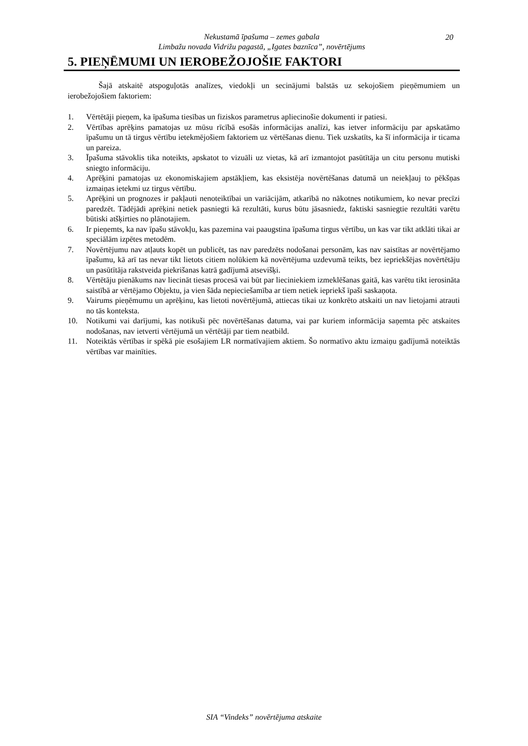Nekustamā īpašuma – zemes gabala
Limbažu novada Vidrižu pagastā, „Igates baznīca”, novērtējums
20
5. PIEŅĒMUMI UN IEROBEŽOJOŠIE FAKTORI
Šajā atskaitē atspoguļotās analīzes, viedokļi un secinājumi balstās uz sekojošiem pieņēmumiem un ierobežojošiem faktoriem:
1. Vērtētāji pieņem, ka īpašuma tiesības un fiziskos parametrus apliecinošie dokumenti ir patiesi.
2. Vērtības aprēķins pamatojas uz mūsu rīcībā esošās informācijas analīzi, kas ietver informāciju par apskatāmo īpašumu un tā tirgus vērtību ietekmējošiem faktoriem uz vērtēšanas dienu. Tiek uzskatīts, ka šī informācija ir ticama un pareiza.
3. Īpašuma stāvoklis tika noteikts, apskatot to vizuāli uz vietas, kā arī izmantojot pasūtītāja un citu personu mutiski sniegto informāciju.
4. Aprēķini pamatojas uz ekonomiskajiem apstākļiem, kas eksistēja novērtēšanas datumā un neiekļauj to pēkšņas izmaiņas ietekmi uz tirgus vērtību.
5. Aprēķini un prognozes ir pakļauti nenoteiktībai un variācijām, atkarībā no nākotnes notikumiem, ko nevar precīzi paredzēt. Tādējādi aprēķini netiek pasniegti kā rezultāti, kurus būtu jāsasniedz, faktiski sasniegtie rezultāti varētu būtiski atšķirties no plānotajiem.
6. Ir pieņemts, ka nav īpašu stāvokļu, kas pazemina vai paaugstina īpašuma tirgus vērtību, un kas var tikt atklāti tikai ar speciālām izpētes metodēm.
7. Novērtējumu nav atļauts kopēt un publicēt, tas nav paredzēts nodošanai personām, kas nav saistītas ar novērtējamo īpašumu, kā arī tas nevar tikt lietots citiem nolūkiem kā novērtējuma uzdevumā teikts, bez iepriekšējas novērtētāju un pasūtītāja rakstveida piekrišanas katrā gadījumā atsevišķi.
8. Vērtētāju pienākums nav liecināt tiesas procesā vai būt par lieciniekiem izmeklēšanas gaitā, kas varētu tikt ierosināta saistībā ar vērtējamo Objektu, ja vien šāda nepieciešamība ar tiem netiek iepriekš īpaši saskaņota.
9. Vairums pieņēmumu un aprēķinu, kas lietoti novērtējumā, attiecas tikai uz konkrēto atskaiti un nav lietojami atrauti no tās konteksta.
10. Notikumi vai darījumi, kas notikuši pēc novērtēšanas datuma, vai par kuriem informācija saņemta pēc atskaites nodošanas, nav ietverti vērtējumā un vērtētāji par tiem neatbild.
11. Noteiktās vērtības ir spēkā pie esošajiem LR normatīvajiem aktiem. Šo normatīvo aktu izmaiņu gadījumā noteiktās vērtības var mainīties.
SIA “Vindeks” novērtējuma atskaite